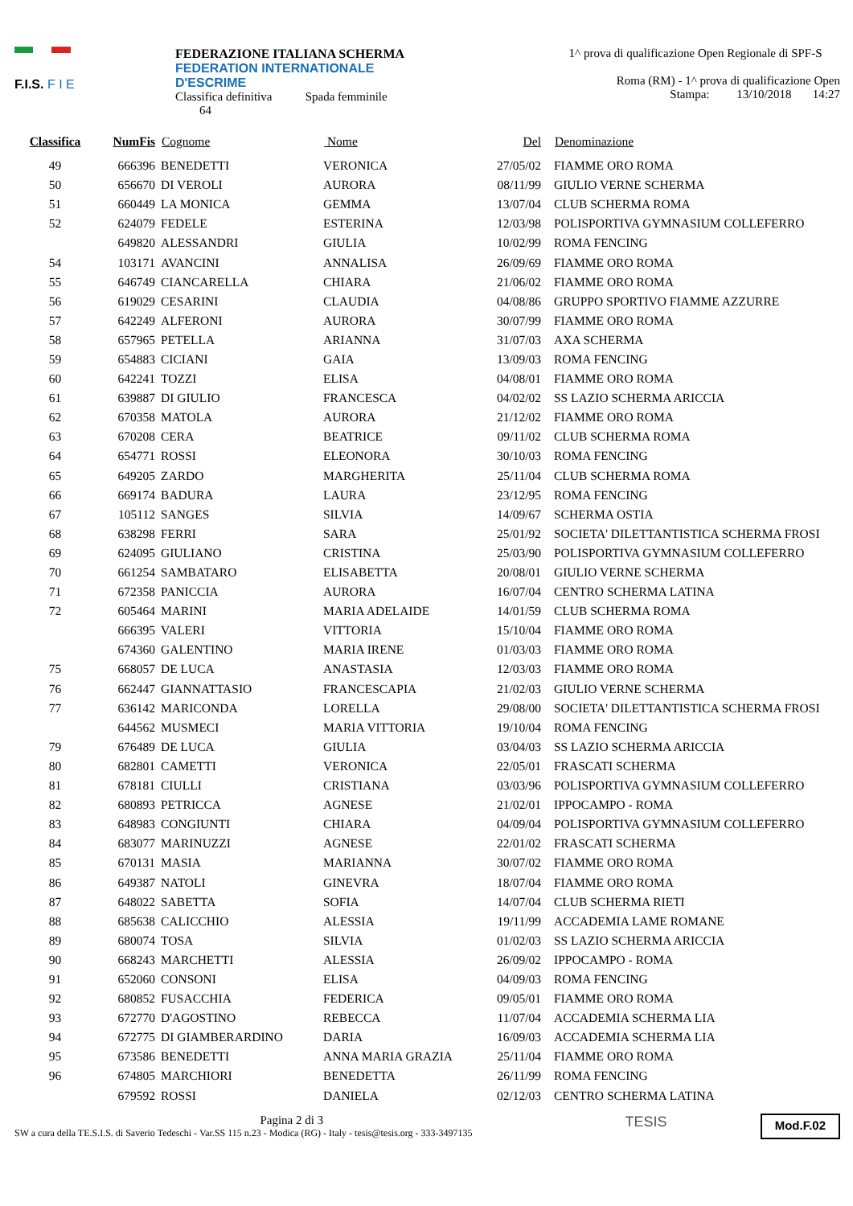F.I.S. F I E
FEDERAZIONE ITALIANA SCHERMA
FEDERATION INTERNATIONALE D'ESCRIME
Classifica definitiva Spada femminile
64
1^ prova di qualificazione Open Regionale di SPF-S
Roma (RM) - 1^ prova di qualificazione Open
Stampa: 13/10/2018 14:27
| Classifica | NumFis | Cognome | Nome | Del | Denominazione |
| --- | --- | --- | --- | --- | --- |
| 49 | 666396 | BENEDETTI | VERONICA | 27/05/02 | FIAMME ORO ROMA |
| 50 | 656670 | DI VEROLI | AURORA | 08/11/99 | GIULIO VERNE SCHERMA |
| 51 | 660449 | LA MONICA | GEMMA | 13/07/04 | CLUB SCHERMA ROMA |
| 52 | 624079 | FEDELE | ESTERINA | 12/03/98 | POLISPORTIVA GYMNASIUM COLLEFERRO |
| | 649820 | ALESSANDRI | GIULIA | 10/02/99 | ROMA FENCING |
| 54 | 103171 | AVANCINI | ANNALISA | 26/09/69 | FIAMME ORO ROMA |
| 55 | 646749 | CIANCARELLA | CHIARA | 21/06/02 | FIAMME ORO ROMA |
| 56 | 619029 | CESARINI | CLAUDIA | 04/08/86 | GRUPPO SPORTIVO FIAMME AZZURRE |
| 57 | 642249 | ALFERONI | AURORA | 30/07/99 | FIAMME ORO ROMA |
| 58 | 657965 | PETELLA | ARIANNA | 31/07/03 | AXA SCHERMA |
| 59 | 654883 | CICIANI | GAIA | 13/09/03 | ROMA FENCING |
| 60 | 642241 | TOZZI | ELISA | 04/08/01 | FIAMME ORO ROMA |
| 61 | 639887 | DI GIULIO | FRANCESCA | 04/02/02 | SS LAZIO SCHERMA ARICCIA |
| 62 | 670358 | MATOLA | AURORA | 21/12/02 | FIAMME ORO ROMA |
| 63 | 670208 | CERA | BEATRICE | 09/11/02 | CLUB SCHERMA ROMA |
| 64 | 654771 | ROSSI | ELEONORA | 30/10/03 | ROMA FENCING |
| 65 | 649205 | ZARDO | MARGHERITA | 25/11/04 | CLUB SCHERMA ROMA |
| 66 | 669174 | BADURA | LAURA | 23/12/95 | ROMA FENCING |
| 67 | 105112 | SANGES | SILVIA | 14/09/67 | SCHERMA OSTIA |
| 68 | 638298 | FERRI | SARA | 25/01/92 | SOCIETA' DILETTANTISTICA SCHERMA FROSI |
| 69 | 624095 | GIULIANO | CRISTINA | 25/03/90 | POLISPORTIVA GYMNASIUM COLLEFERRO |
| 70 | 661254 | SAMBATARO | ELISABETTA | 20/08/01 | GIULIO VERNE SCHERMA |
| 71 | 672358 | PANICCIA | AURORA | 16/07/04 | CENTRO SCHERMA LATINA |
| 72 | 605464 | MARINI | MARIA ADELAIDE | 14/01/59 | CLUB SCHERMA ROMA |
| | 666395 | VALERI | VITTORIA | 15/10/04 | FIAMME ORO ROMA |
| | 674360 | GALENTINO | MARIA IRENE | 01/03/03 | FIAMME ORO ROMA |
| 75 | 668057 | DE LUCA | ANASTASIA | 12/03/03 | FIAMME ORO ROMA |
| 76 | 662447 | GIANNATTASIO | FRANCESCAPIA | 21/02/03 | GIULIO VERNE SCHERMA |
| 77 | 636142 | MARICONDA | LORELLA | 29/08/00 | SOCIETA' DILETTANTISTICA SCHERMA FROSI |
| | 644562 | MUSMECI | MARIA VITTORIA | 19/10/04 | ROMA FENCING |
| 79 | 676489 | DE LUCA | GIULIA | 03/04/03 | SS LAZIO SCHERMA ARICCIA |
| 80 | 682801 | CAMETTI | VERONICA | 22/05/01 | FRASCATI SCHERMA |
| 81 | 678181 | CIULLI | CRISTIANA | 03/03/96 | POLISPORTIVA GYMNASIUM COLLEFERRO |
| 82 | 680893 | PETRICCA | AGNESE | 21/02/01 | IPPOCAMPO - ROMA |
| 83 | 648983 | CONGIUNTI | CHIARA | 04/09/04 | POLISPORTIVA GYMNASIUM COLLEFERRO |
| 84 | 683077 | MARINUZZI | AGNESE | 22/01/02 | FRASCATI SCHERMA |
| 85 | 670131 | MASIA | MARIANNA | 30/07/02 | FIAMME ORO ROMA |
| 86 | 649387 | NATOLI | GINEVRA | 18/07/04 | FIAMME ORO ROMA |
| 87 | 648022 | SABETTA | SOFIA | 14/07/04 | CLUB SCHERMA RIETI |
| 88 | 685638 | CALICCHIO | ALESSIA | 19/11/99 | ACCADEMIA LAME ROMANE |
| 89 | 680074 | TOSA | SILVIA | 01/02/03 | SS LAZIO SCHERMA ARICCIA |
| 90 | 668243 | MARCHETTI | ALESSIA | 26/09/02 | IPPOCAMPO - ROMA |
| 91 | 652060 | CONSONI | ELISA | 04/09/03 | ROMA FENCING |
| 92 | 680852 | FUSACCHIA | FEDERICA | 09/05/01 | FIAMME ORO ROMA |
| 93 | 672770 | D'AGOSTINO | REBECCA | 11/07/04 | ACCADEMIA SCHERMA LIA |
| 94 | 672775 | DI GIAMBERARDINO | DARIA | 16/09/03 | ACCADEMIA SCHERMA LIA |
| 95 | 673586 | BENEDETTI | ANNA MARIA GRAZIA | 25/11/04 | FIAMME ORO ROMA |
| 96 | 674805 | MARCHIORI | BENEDETTA | 26/11/99 | ROMA FENCING |
| | 679592 | ROSSI | DANIELA | 02/12/03 | CENTRO SCHERMA LATINA |
Pagina 2 di 3
SW a cura della TE.S.I.S. di Saverio Tedeschi - Var.SS 115 n.23 - Modica (RG) - Italy - tesis@tesis.org - 333-3497135
TESIS
Mod.F.02